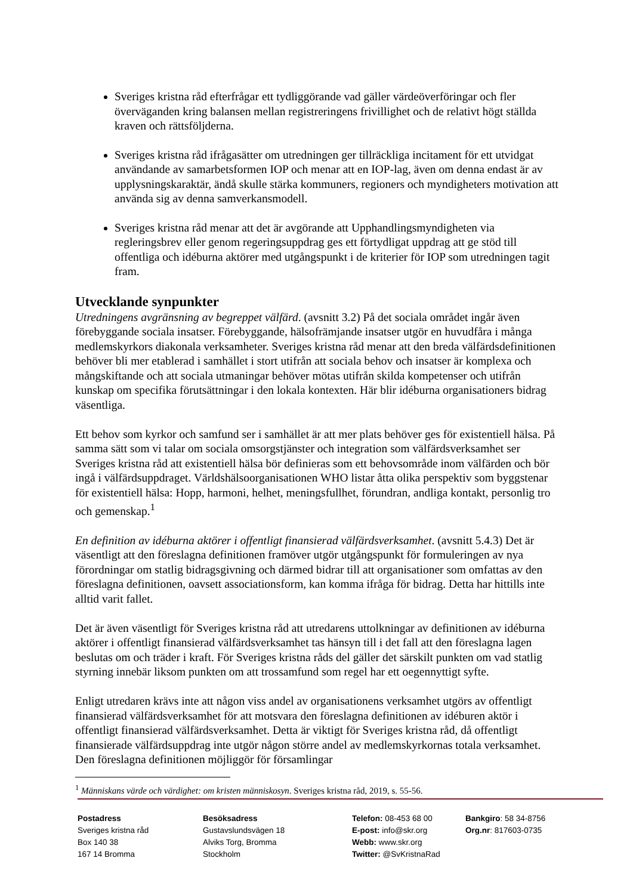Sveriges kristna råd efterfrågar ett tydliggörande vad gäller värdeöverföringar och fler överväganden kring balansen mellan registreringens frivillighet och de relativt högt ställda kraven och rättsföljderna.
Sveriges kristna råd ifrågasätter om utredningen ger tillräckliga incitament för ett utvidgat användande av samarbetsformen IOP och menar att en IOP-lag, även om denna endast är av upplysningskaraktär, ändå skulle stärka kommuners, regioners och myndigheters motivation att använda sig av denna samverkansmodell.
Sveriges kristna råd menar att det är avgörande att Upphandlingsmyndigheten via regleringsbrev eller genom regeringsuppdrag ges ett förtydligat uppdrag att ge stöd till offentliga och idéburna aktörer med utgångspunkt i de kriterier för IOP som utredningen tagit fram.
Utvecklande synpunkter
Utredningens avgränsning av begreppet välfärd. (avsnitt 3.2) På det sociala området ingår även förebyggande sociala insatser. Förebyggande, hälsofrämjande insatser utgör en huvudfåra i många medlemskyrkors diakonala verksamheter. Sveriges kristna råd menar att den breda välfärdsdefinitionen behöver bli mer etablerad i samhället i stort utifrån att sociala behov och insatser är komplexa och mångskiftande och att sociala utmaningar behöver mötas utifrån skilda kompetenser och utifrån kunskap om specifika förutsättningar i den lokala kontexten. Här blir idéburna organisationers bidrag väsentliga.
Ett behov som kyrkor och samfund ser i samhället är att mer plats behöver ges för existentiell hälsa. På samma sätt som vi talar om sociala omsorgstjänster och integration som välfärdsverksamhet ser Sveriges kristna råd att existentiell hälsa bör definieras som ett behovsområde inom välfärden och bör ingå i välfärdsuppdraget. Världshälsoorganisationen WHO listar åtta olika perspektiv som byggstenar för existentiell hälsa: Hopp, harmoni, helhet, meningsfullhet, förundran, andliga kontakt, personlig tro och gemenskap.<sup>1</sup>
En definition av idéburna aktörer i offentligt finansierad välfärdsverksamhet. (avsnitt 5.4.3) Det är väsentligt att den föreslagna definitionen framöver utgör utgångspunkt för formuleringen av nya förordningar om statlig bidragsgivning och därmed bidrar till att organisationer som omfattas av den föreslagna definitionen, oavsett associationsform, kan komma ifråga för bidrag. Detta har hittills inte alltid varit fallet.
Det är även väsentligt för Sveriges kristna råd att utredarens uttolkningar av definitionen av idéburna aktörer i offentligt finansierad välfärdsverksamhet tas hänsyn till i det fall att den föreslagna lagen beslutas om och träder i kraft. För Sveriges kristna råds del gäller det särskilt punkten om vad statlig styrning innebär liksom punkten om att trossamfund som regel har ett oegennyttigt syfte.
Enligt utredaren krävs inte att någon viss andel av organisationens verksamhet utgörs av offentligt finansierad välfärdsverksamhet för att motsvara den föreslagna definitionen av idéburen aktör i offentligt finansierad välfärdsverksamhet. Detta är viktigt för Sveriges kristna råd, då offentligt finansierade välfärdsuppdrag inte utgör någon större andel av medlemskyrkornas totala verksamhet. Den föreslagna definitionen möjliggör för församlingar
<sup>1</sup> Människans värde och värdighet: om kristen människosyn. Sveriges kristna råd, 2019, s. 55-56.
Postadress
Sveriges kristna råd
Box 140 38
167 14 Bromma
Besöksadress
Gustavslundsvägen 18
Alviks Torg, Bromma
Stockholm
Telefon: 08-453 68 00
E-post: info@skr.org
Webb: www.skr.org
Twitter: @SvKristnaRad
Bankgiro: 58 34-8756
Org.nr: 817603-0735